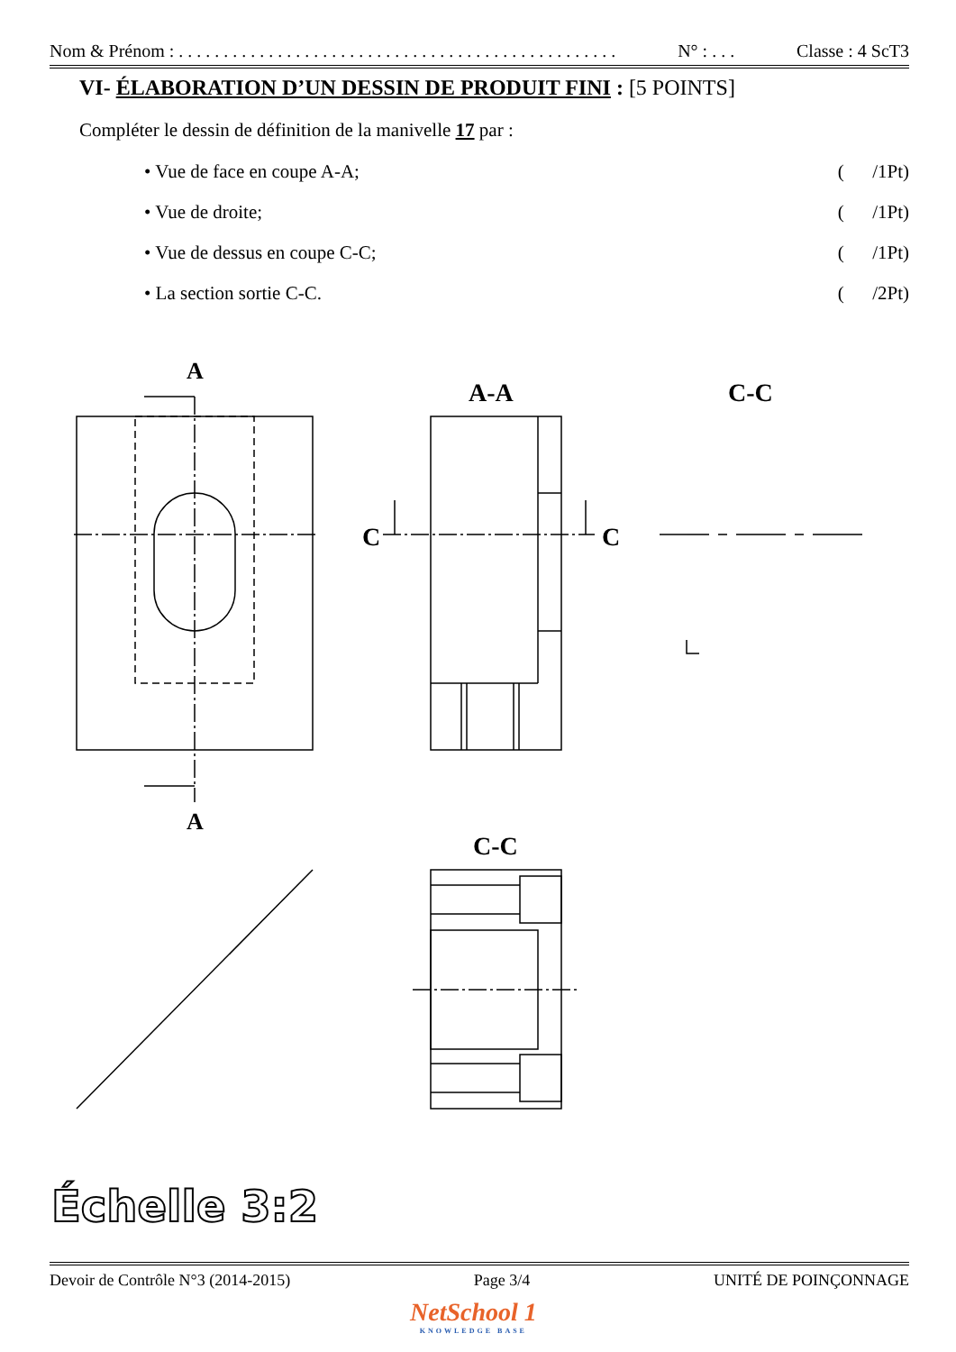Nom & Prénom : . . . . . . . . . . . . . . . . . . . . . . . . . . . . . . . . . . . . . . . . . . . . . . . . . N° : . . . Classe : 4 ScT3
VI- ÉLABORATION D’UN DESSIN DE PRODUIT FINI : [5 POINTS]
Compléter le dessin de définition de la manivelle 17 par :
• Vue de face en coupe A-A; ( /1Pt)
• Vue de droite; ( /1Pt)
• Vue de dessus en coupe C-C; ( /1Pt)
• La section sortie C-C. ( /2Pt)
A
A
A-A
C-C
C-C
C
C
Échelle 3:2
Devoir de Contrôle N°3 (2014-2015) Page 3/4 UNITÉ DE POINÇONNAGE
NetSchool 1
KNOWLEDGE BASE